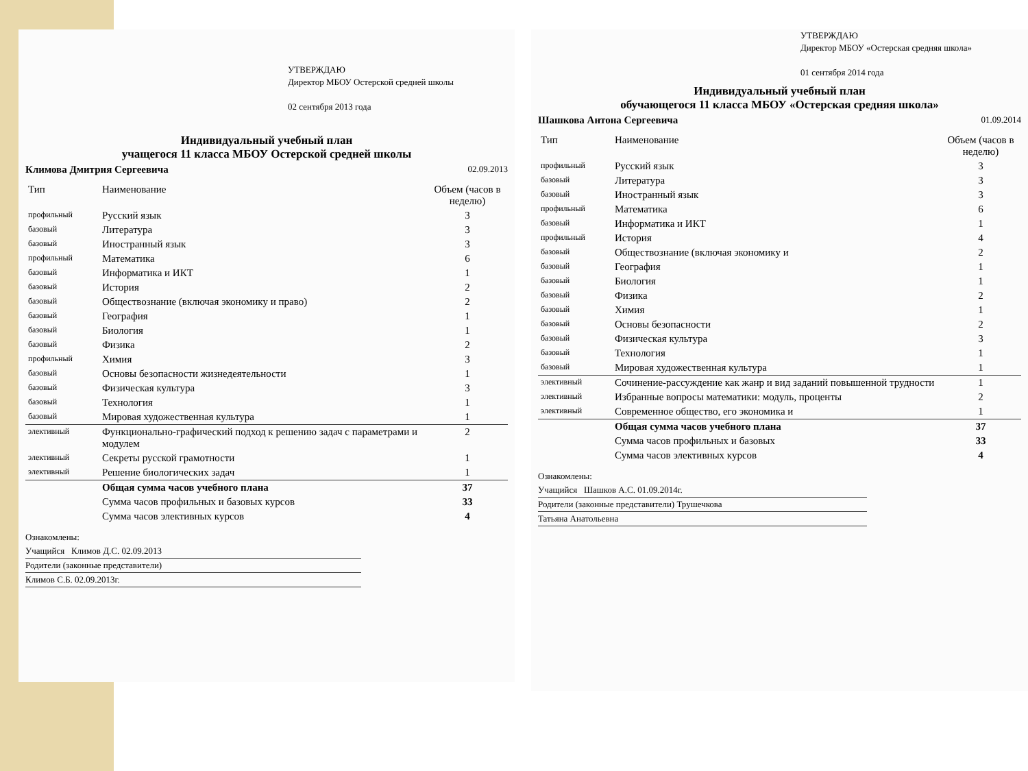УТВЕРЖДАЮ
Директор МБОУ Остерской средней школы
02 сентября 2013 года
Индивидуальный учебный план
учащегося 11 класса МБОУ Остерской средней школы
Климова Дмитрия Сергеевича 02.09.2013
| Тип | Наименование | Объем (часов в неделю) |
| --- | --- | --- |
| профильный | Русский язык | 3 |
| базовый | Литература | 3 |
| базовый | Иностранный язык | 3 |
| профильный | Математика | 6 |
| базовый | Информатика и ИКТ | 1 |
| базовый | История | 2 |
| базовый | Обществознание (включая экономику и право) | 2 |
| базовый | География | 1 |
| базовый | Биология | 1 |
| базовый | Физика | 2 |
| профильный | Химия | 3 |
| базовый | Основы безопасности жизнедеятельности | 1 |
| базовый | Физическая культура | 3 |
| базовый | Технология | 1 |
| базовый | Мировая художественная культура | 1 |
| элективный | Функционально-графический подход к решению задач с параметрами и модулем | 2 |
| элективный | Секреты русской грамотности | 1 |
| элективный | Решение биологических задач | 1 |
| | Общая сумма часов учебного плана | 37 |
| | Сумма часов профильных и базовых курсов | 33 |
| | Сумма часов элективных курсов | 4 |
Ознакомлены:
Учащийся Климов Д.С. 02.09.2013
Родители (законные представители)
Климов С.Б. 02.09.2013г.
УТВЕРЖДАЮ
Директор МБОУ «Остерская средняя школа»
01 сентября 2014 года
Индивидуальный учебный план
обучающегося 11 класса МБОУ «Остерская средняя школа»
Шашкова Антона Сергеевича 01.09.2014
| Тип | Наименование | Объем (часов в неделю) |
| --- | --- | --- |
| профильный | Русский язык | 3 |
| базовый | Литература | 3 |
| базовый | Иностранный язык | 3 |
| профильный | Математика | 6 |
| базовый | Информатика и ИКТ | 1 |
| профильный | История | 4 |
| базовый | Обществознание (включая экономику и | 2 |
| базовый | География | 1 |
| базовый | Биология | 1 |
| базовый | Физика | 2 |
| базовый | Химия | 1 |
| базовый | Основы безопасности | 2 |
| базовый | Физическая культура | 3 |
| базовый | Технология | 1 |
| базовый | Мировая художественная культура | 1 |
| элективный | Сочинение-рассуждение как жанр и вид заданий повышенной трудности | 1 |
| элективный | Избранные вопросы математики: модуль, проценты | 2 |
| элективный | Современное общество, его экономика и | 1 |
| | Общая сумма часов учебного плана | 37 |
| | Сумма часов профильных и базовых | 33 |
| | Сумма часов элективных курсов | 4 |
Ознакомлены:
Учащийся Шашков А.С. 01.09.2014г.
Родители (законные представители) Трушечкова
Татьяна Анатольевна